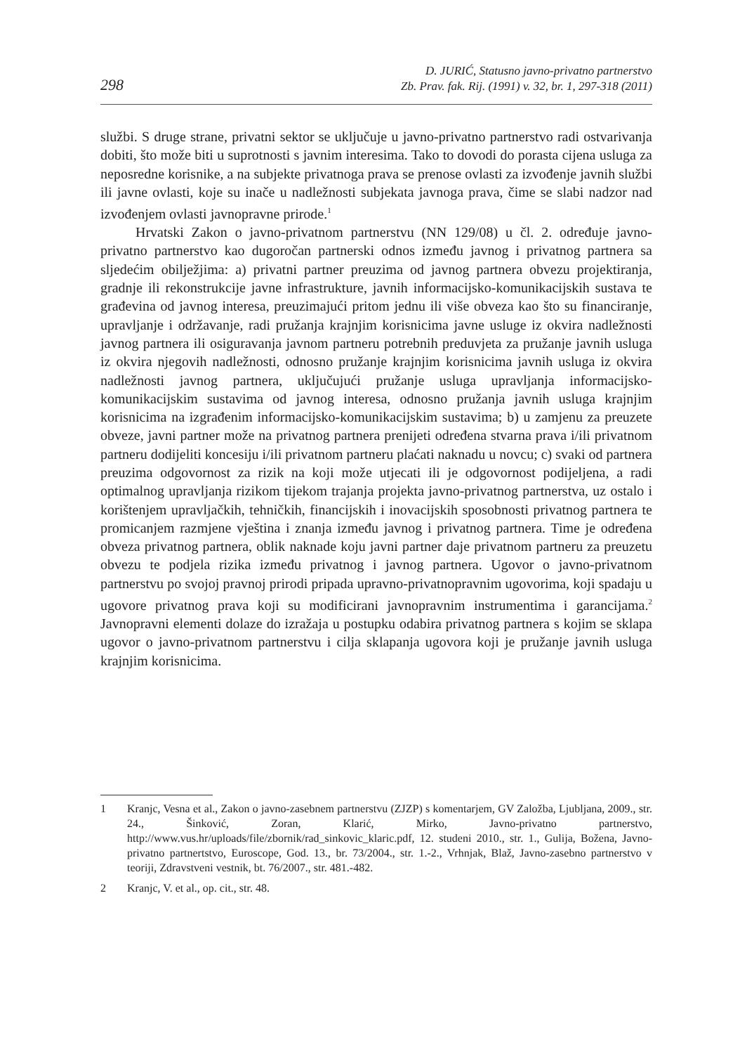298
D. JURIĆ, Statusno javno-privatno partnerstvo
Zb. Prav. fak. Rij. (1991) v. 32, br. 1, 297-318 (2011)
službi. S druge strane, privatni sektor se uključuje u javno-privatno partnerstvo radi ostvarivanja dobiti, što može biti u suprotnosti s javnim interesima. Tako to dovodi do porasta cijena usluga za neposredne korisnike, a na subjekte privatnoga prava se prenose ovlasti za izvođenje javnih službi ili javne ovlasti, koje su inače u nadležnosti subjekata javnoga prava, čime se slabi nadzor nad izvođenjem ovlasti javnopravne prirode.<sup>1</sup>
Hrvatski Zakon o javno-privatnom partnerstvu (NN 129/08) u čl. 2. određuje javno-privatno partnerstvo kao dugoročan partnerski odnos između javnog i privatnog partnera sa sljedećim obilježjima: a) privatni partner preuzima od javnog partnera obvezu projektiranja, gradnje ili rekonstrukcije javne infrastrukture, javnih informacijsko-komunikacijskih sustava te građevina od javnog interesa, preuzimajući pritom jednu ili više obveza kao što su financiranje, upravljanje i održavanje, radi pružanja krajnjim korisnicima javne usluge iz okvira nadležnosti javnog partnera ili osiguravanja javnom partneru potrebnih preduvjeta za pružanje javnih usluga iz okvira njegovih nadležnosti, odnosno pružanje krajnjim korisnicima javnih usluga iz okvira nadležnosti javnog partnera, uključujući pružanje usluga upravljanja informacijsko-komunikacijskim sustavima od javnog interesa, odnosno pružanja javnih usluga krajnjim korisnicima na izgrađenim informacijsko-komunikacijskim sustavima; b) u zamjenu za preuzete obveze, javni partner može na privatnog partnera prenijeti određena stvarna prava i/ili privatnom partneru dodijeliti koncesiju i/ili privatnom partneru plaćati naknadu u novcu; c) svaki od partnera preuzima odgovornost za rizik na koji može utjecati ili je odgovornost podijeljena, a radi optimalnog upravljanja rizikom tijekom trajanja projekta javno-privatnog partnerstva, uz ostalo i korištenjem upravljačkih, tehničkih, financijskih i inovacijskih sposobnosti privatnog partnera te promicanjem razmjene vještina i znanja između javnog i privatnog partnera. Time je određena obveza privatnog partnera, oblik naknade koju javni partner daje privatnom partneru za preuzetu obvezu te podjela rizika između privatnog i javnog partnera. Ugovor o javno-privatnom partnerstvu po svojoj pravnoj prirodi pripada upravno-privatnopravnim ugovorima, koji spadaju u ugovore privatnog prava koji su modificirani javnopravnim instrumentima i garancijama.<sup>2</sup> Javnopravni elementi dolaze do izražaja u postupku odabira privatnog partnera s kojim se sklapa ugovor o javno-privatnom partnerstvu i cilja sklapanja ugovora koji je pružanje javnih usluga krajnjim korisnicima.
1 Kranjc, Vesna et al., Zakon o javno-zasebnem partnerstvu (ZJZP) s komentarjem, GV Založba, Ljubljana, 2009., str. 24., Šinković, Zoran, Klarić, Mirko, Javno-privatno partnerstvo, http://www.vus.hr/uploads/file/zbornik/rad_sinkovic_klaric.pdf, 12. studeni 2010., str. 1., Gulija, Božena, Javno-privatno partnertstvo, Euroscope, God. 13., br. 73/2004., str. 1.-2., Vrhnjak, Blaž, Javno-zasebno partnerstvo v teoriji, Zdravstveni vestnik, bt. 76/2007., str. 481.-482.
2 Kranjc, V. et al., op. cit., str. 48.